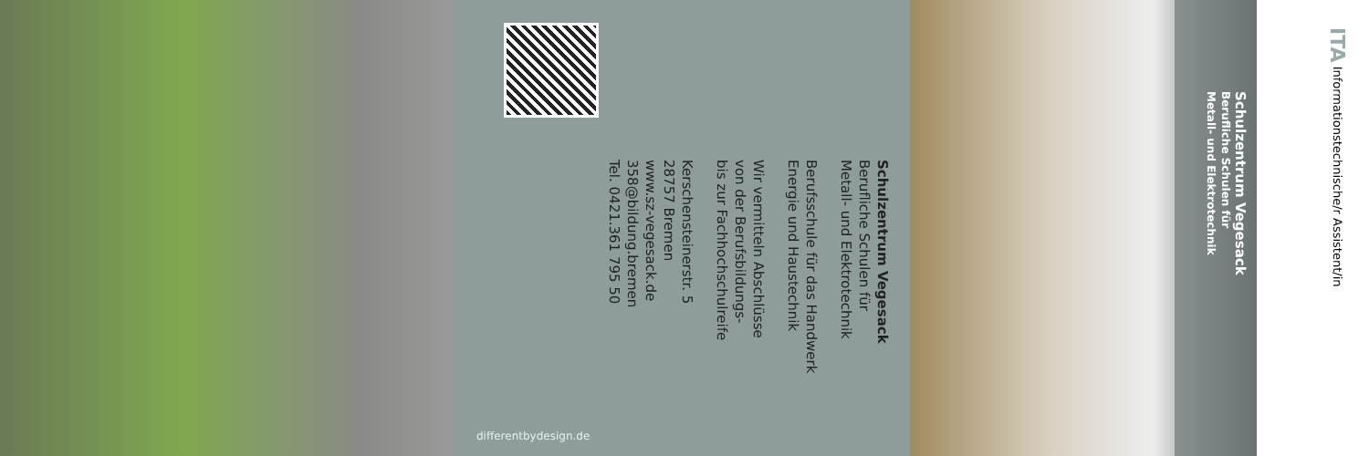Schulzentrum Vegesack
Berufliche Schulen für
Metall- und Elektrotechnik
Berufsschule für das Handwerk
Energie und Haustechnik
Wir vermitteln Abschlüsse
von der Berufsbildungs-
bis zur Fachhochschulreife
Kerschensteinerstr. 5
28757 Bremen
www.sz-vegesack.de
358@bildung.bremen
Tel. 0421.361 795 50
differentbydesign.de
Schulzentrum Vegesack
Berufliche Schulen für
Metall- und Elektrotechnik
ITA Informationstechnische/r Assistent/in